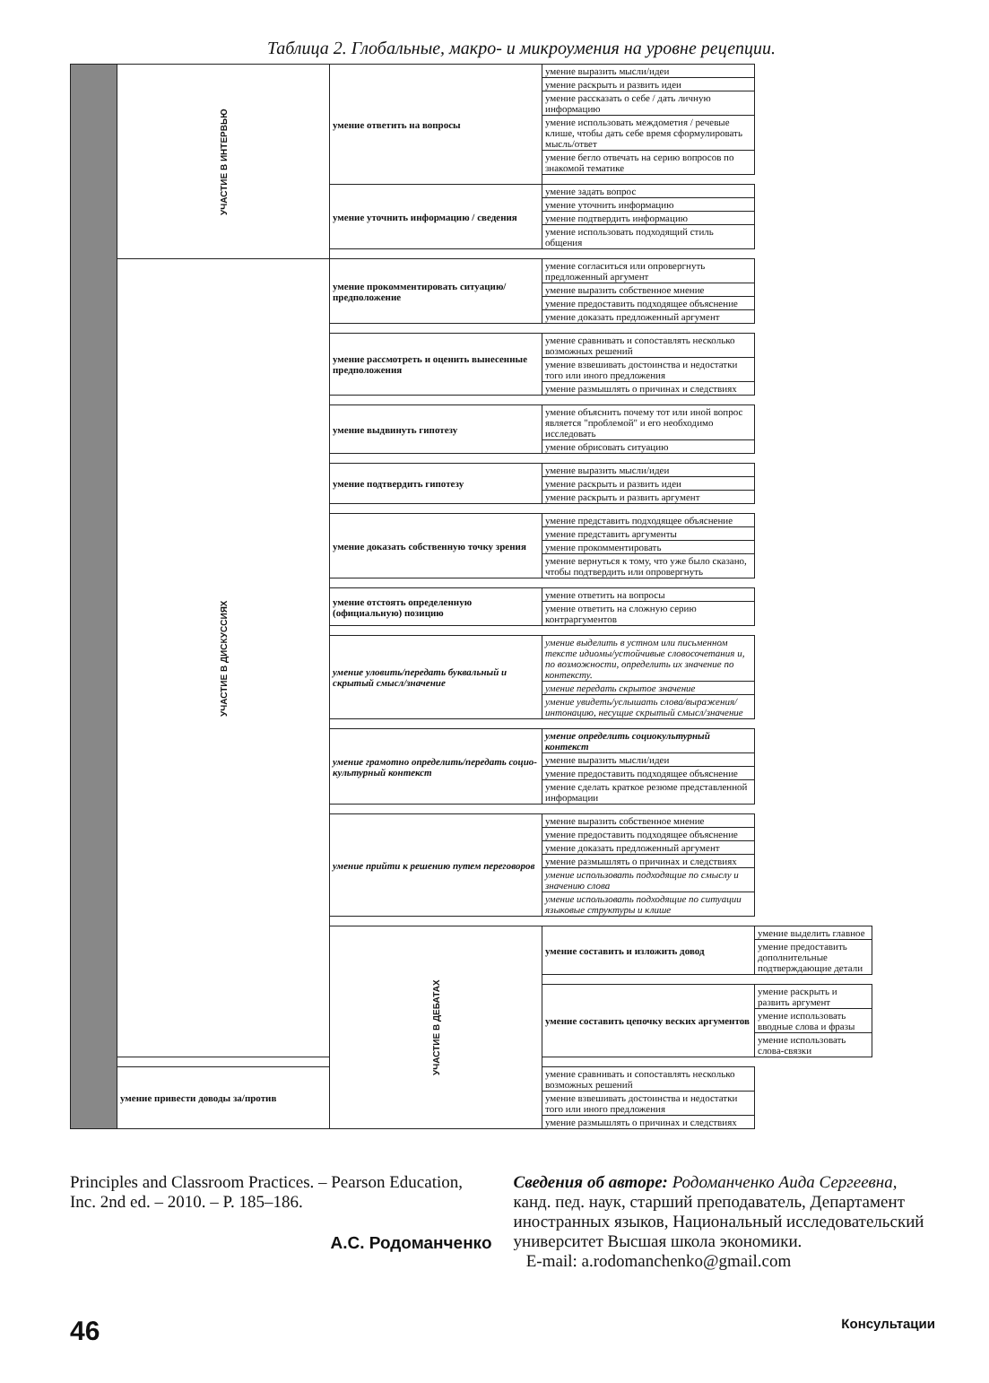Таблица 2. Глобальные, макро- и микроумения на уровне рецепции.
| | УЧАСТИЕ В ИНТЕРВЬЮ | умение ответить на вопросы | умение выразить мысли/идеи | |
| | | | умение раскрыть и развить идеи | |
| | | | умение рассказать о себе / дать личную информацию | |
| | | | умение использовать междометия / речевые клише, чтобы дать себе время сформулировать мысль/ответ | |
| | | | умение бегло отвечать на серию вопросов по знакомой тематике | |
| | | умение уточнить информацию / сведения | умение задать вопрос | |
| | | | умение уточнить информацию | |
| | | | умение подтвердить информацию | |
| | | | умение использовать подходящий стиль общения | |
| | УЧАСТИЕ В ДИСКУССИЯХ | умение прокомментировать ситуацию/предположение | умение согласиться или опровергнуть предложенный аргумент | |
| | | | умение выразить собственное мнение | |
| | | | умение предоставить подходящее объяснение | |
| | | | умение доказать предложенный аргумент | |
| | | умение рассмотреть и оценить вынесенные предположения | умение сравнивать и сопоставлять несколько возможных решений | |
| | | | умение взвешивать достоинства и недостатки того или иного предложения | |
| | | | умение размышлять о причинах и следствиях | |
| | | умение выдвинуть гипотезу | умение объяснить почему тот или иной вопрос является "проблемой" и его необходимо исследовать | |
| | | | умение обрисовать ситуацию | |
| | | умение подтвердить гипотезу | умение выразить мысли/идеи | |
| | | | умение раскрыть и развить идеи | |
| | | | умение раскрыть и развить аргумент | |
| | | умение доказать собственную точку зрения | умение представить подходящее объяснение | |
| | | | умение представить аргументы | |
| | | | умение прокомментировать | |
| | | | умение вернуться к тому, что уже было сказано, чтобы подтвердить или опровергнуть | |
| | | умение отстоять определенную (официальную) позицию | умение ответить на вопросы | |
| | | | умение ответить на сложную серию контраргументов | |
| | | умение уловить/передать буквальный и скрытый смысл/значение | умение выделить в устном или письменном тексте идиомы/устойчивые словосочетания и, по возможности, определить их значение по контексту. | |
| | | | умение передать скрытое значение | |
| | | | умение увидеть/услышать слова/выражения/интонацию, несущие скрытый смысл/значение | |
| | | умение грамотно определить/передать социо-культурный контекст | умение определить социокультурный контекст | |
| | | | умение выразить мысли/идеи | |
| | | | умение предоставить подходящее объяснение | |
| | | | умение сделать краткое резюме представленной информации | |
| | | умение прийти к решению путем переговоров | умение выразить собственное мнение | |
| | | | умение предоставить подходящее объяснение | |
| | | | умение доказать предложенный аргумент | |
| | | | умение размышлять о причинах и следствиях | |
| | | | умение использовать подходящие по смыслу и значению слова | |
| | | | умение использовать подходящие по ситуации языковые структуры и клише | |
| | | УЧАСТИЕ В ДЕБАТАХ | умение составить и изложить довод | умение выделить главное |
| | | | | умение предоставить дополнительные подтверждающие детали |
| | | | умение составить цепочку веских аргументов | умение раскрыть и развить аргумент |
| | | | | умение использовать вводные слова и фразы |
| | | | | умение использовать слова-связки |
| | умение привести доводы за/против | | умение сравнивать и сопоставлять несколько возможных решений | |
| | | | умение взвешивать достоинства и недостатки того или иного предложения | |
| | | | умение размышлять о причинах и следствиях | |
Principles and Classroom Practices. – Pearson Education, Inc. 2nd ed. – 2010. – P. 185–186.
А.С. Родоманченко
Сведения об авторе: Родоманченко Аида Сергеевна, канд. пед. наук, старший преподаватель, Департамент иностранных языков, Национальный исследовательский университет Высшая школа экономики.
E-mail: a.rodomanchenko@gmail.com
46 Консультации